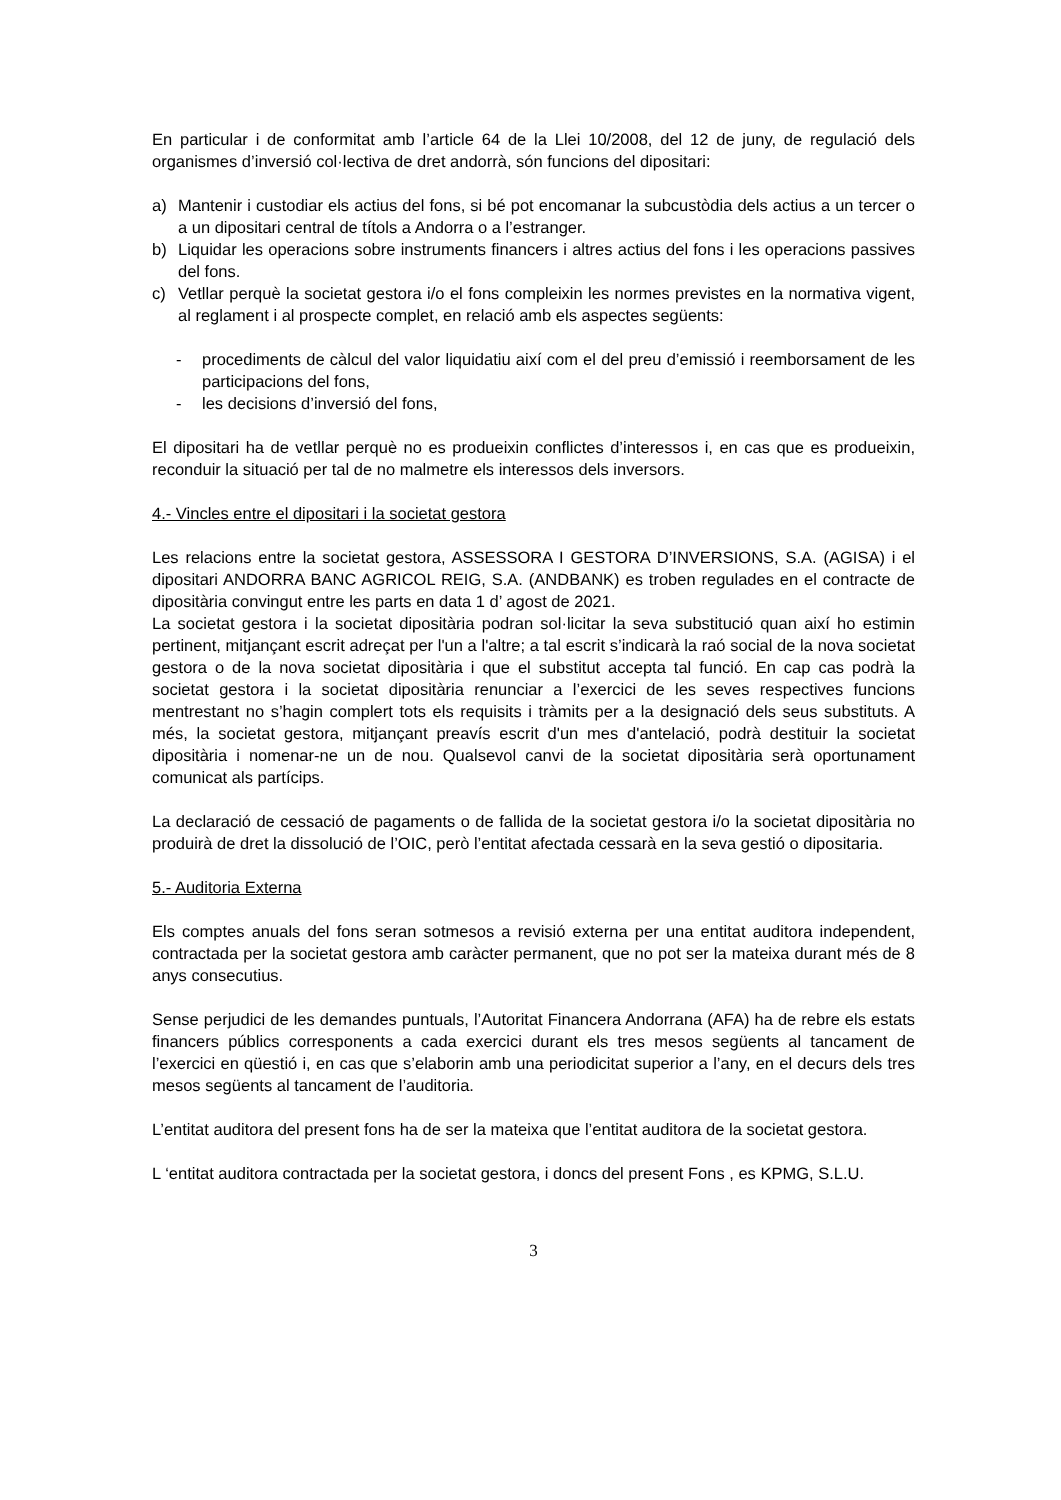En particular i de conformitat amb l’article 64 de la Llei 10/2008, del 12 de juny, de regulació dels organismes d’inversió col·lectiva de dret andorrà, són funcions del dipositari:
a) Mantenir i custodiar els actius del fons, si bé pot encomanar la subcustòdia dels actius a un tercer o a un dipositari central de títols a Andorra o a l’estranger.
b) Liquidar les operacions sobre instruments financers i altres actius del fons i les operacions passives del fons.
c) Vetllar perquè la societat gestora i/o el fons compleixin les normes previstes en la normativa vigent, al reglament i al prospecte complet, en relació amb els aspectes següents:
- procediments de càlcul del valor liquidatiu així com el del preu d’emissió i reemborsament de les participacions del fons,
- les decisions d’inversió del fons,
El dipositari ha de vetllar perquè no es produeixin conflictes d’interessos i, en cas que es produeixin, reconduir la situació per tal de no malmetre els interessos dels inversors.
4.- Vincles entre el dipositari i la societat gestora
Les relacions entre la societat gestora, ASSESSORA I GESTORA D’INVERSIONS, S.A. (AGISA) i el dipositari ANDORRA BANC AGRICOL REIG, S.A. (ANDBANK) es troben regulades en el contracte de dipositària convingut entre les parts en data 1 d’ agost de 2021.
La societat gestora i la societat dipositària podran sol·licitar la seva substitució quan així ho estimin pertinent, mitjançant escrit adreçat per l'un a l'altre; a tal escrit s’indicarà la raó social de la nova societat gestora o de la nova societat dipositària i que el substitut accepta tal funció. En cap cas podrà la societat gestora i la societat dipositària renunciar a l’exercici de les seves respectives funcions mentrestant no s’hagin complert tots els requisits i tràmits per a la designació dels seus substituts. A més, la societat gestora, mitjançant preavís escrit d'un mes d'antelació, podrà destituir la societat dipositària i nomenar-ne un de nou. Qualsevol canvi de la societat dipositària serà oportunament comunicat als partícips.
La declaració de cessació de pagaments o de fallida de la societat gestora i/o la societat dipositària no produirà de dret la dissolució de l’OIC, però l’entitat afectada cessarà en la seva gestió o dipositaria.
5.- Auditoria Externa
Els comptes anuals del fons seran sotmesos a revisió externa per una entitat auditora independent, contractada per la societat gestora amb caràcter permanent, que no pot ser la mateixa durant més de 8 anys consecutius.
Sense perjudici de les demandes puntuals, l’Autoritat Financera Andorrana (AFA) ha de rebre els estats financers públics corresponents a cada exercici durant els tres mesos següents al tancament de l’exercici en qüestió i, en cas que s’elaborin amb una periodicitat superior a l’any, en el decurs dels tres mesos següents al tancament de l’auditoria.
L’entitat auditora del present fons ha de ser la mateixa que l’entitat auditora de la societat gestora.
L ‘entitat auditora contractada per la societat gestora, i doncs del present Fons , es KPMG, S.L.U.
3